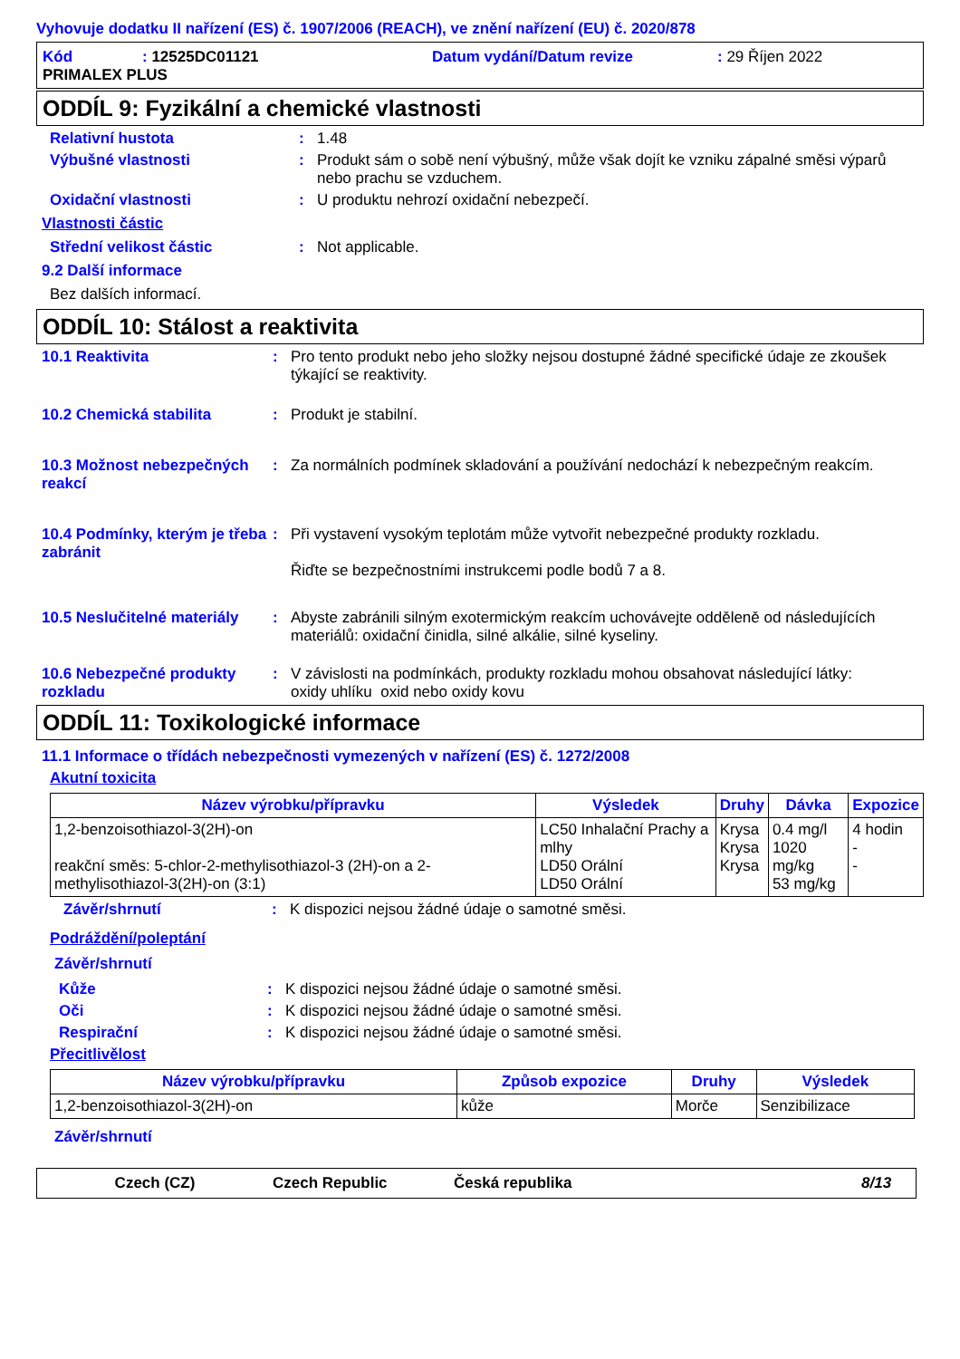Vyhovuje dodatku II nařízení (ES) č. 1907/2006 (REACH), ve znění nařízení (EU) č. 2020/878
Kód: 12525DC01121 Datum vydání/Datum revize: 29 Říjen 2022
PRIMALEX PLUS
ODDÍL 9: Fyzikální a chemické vlastnosti
Relativní hustota: 1.48
Výbušné vlastnosti: Produkt sám o sobě není výbušný, může však dojít ke vzniku zápalné směsi výparů nebo prachu se vzduchem.
Oxidační vlastnosti: U produktu nehrozí oxidační nebezpečí.
Vlastnosti částic
Střední velikost částic: Not applicable.
9.2 Další informace
Bez dalších informací.
ODDÍL 10: Stálost a reaktivita
10.1 Reaktivita: Pro tento produkt nebo jeho složky nejsou dostupné žádné specifické údaje ze zkoušek týkající se reaktivity.
10.2 Chemická stabilita: Produkt je stabilní.
10.3 Možnost nebezpečných reakcí: Za normálních podmínek skladování a používání nedochází k nebezpečným reakcím.
10.4 Podmínky, kterým je třeba zabránit: Při vystavení vysokým teplotám může vytvořit nebezpečné produkty rozkladu.
Řiďte se bezpečnostními instrukcemi podle bodů 7 a 8.
10.5 Neslučitelné materiály: Abyste zabránili silným exotermickým reakcím uchovávejte odděleně od následujících materiálů: oxidační činidla, silné alkálie, silné kyseliny.
10.6 Nebezpečné produkty rozkladu: V závislosti na podmínkách, produkty rozkladu mohou obsahovat následující látky:
oxidy uhlíku oxid nebo oxidy kovu
ODDÍL 11: Toxikologické informace
11.1 Informace o třídách nebezpečnosti vymezených v nařízení (ES) č. 1272/2008
Akutní toxicita
| Název výrobku/přípravku | Výsledek | Druhy | Dávka | Expozice |
| --- | --- | --- | --- | --- |
| 1,2-benzoisothiazol-3(2H)-on reakční směs: 5-chlor-2-methylisothiazol-3 (2H)-on a 2-methylisothiazol-3(2H)-on (3:1) | LC50 Inhalační Prachy a mlhy LD50 Orální LD50 Orální | Krysa Krysa Krysa | 0.4 mg/l 1020 mg/kg 53 mg/kg | 4 hodin - - |
Závěr/shrnutí: K dispozici nejsou žádné údaje o samotné směsi.
Podráždění/poleptání
Závěr/shrnutí
Kůže: K dispozici nejsou žádné údaje o samotné směsi.
Oči: K dispozici nejsou žádné údaje o samotné směsi.
Respirační: K dispozici nejsou žádné údaje o samotné směsi.
Přecitlivělost
| Název výrobku/přípravku | Způsob expozice | Druhy | Výsledek |
| --- | --- | --- | --- |
| 1,2-benzoisothiazol-3(2H)-on | kůže | Morče | Senzibilizace |
Závěr/shrnutí
Czech (CZ) Czech Republic Česká republika 8/13